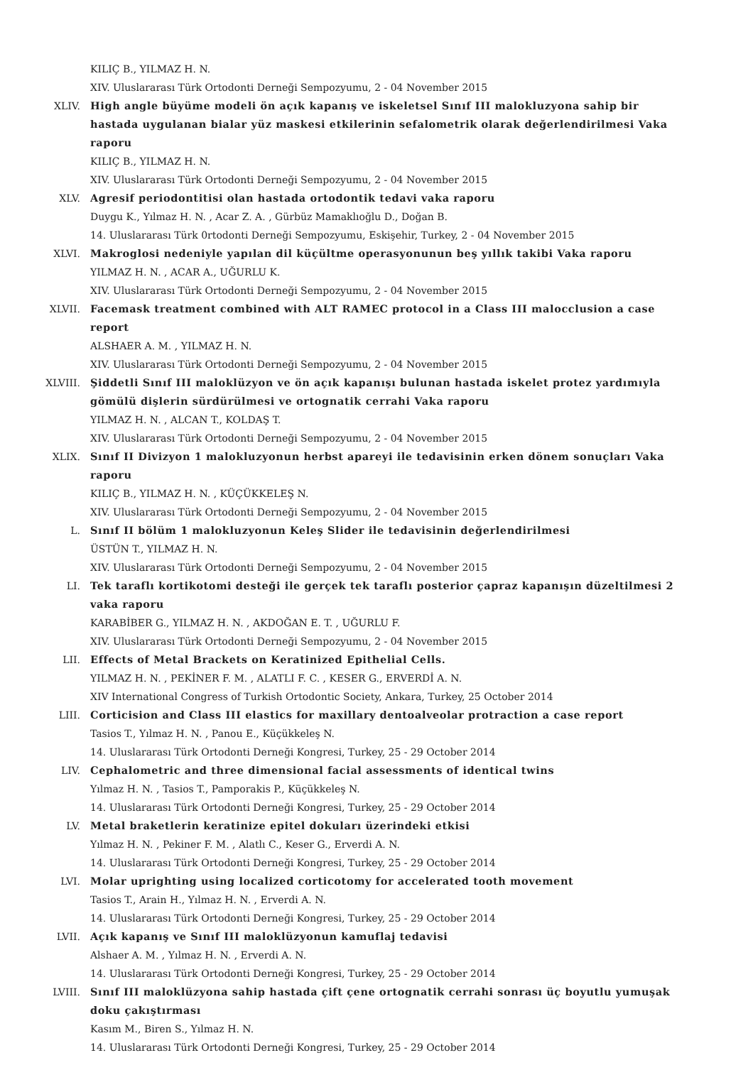KILIÇ B., YILMAZ H. N.
XIV. Uluslararası Türk Ortodonti Derneği Sempozyumu, 2 - 04 November 2015
XLIV. High angle büyüme modeli ön açık kapanış ve iskeletsel Sınıf III malokluzyona sahip bir hastada uygulanan bialar yüz maskesi etkilerinin sefalometrik olarak değerlendirilmesi Vaka raporu
KILIÇ B., YILMAZ H. N.
XIV. Uluslararası Türk Ortodonti Derneği Sempozyumu, 2 - 04 November 2015
XLV. Agresif periodontitisi olan hastada ortodontik tedavi vaka raporu
Duygu K., Yılmaz H. N. , Acar Z. A. , Gürbüz Mamaklıoğlu D., Doğan B.
14. Uluslararası Türk 0rtodonti Derneği Sempozyumu, Eskişehir, Turkey, 2 - 04 November 2015
XLVI. Makroglosi nedeniyle yapılan dil küçültme operasyonunun beş yıllık takibi Vaka raporu
YILMAZ H. N. , ACAR A., UĞURLU K.
XIV. Uluslararası Türk Ortodonti Derneği Sempozyumu, 2 - 04 November 2015
XLVII. Facemask treatment combined with ALT RAMEC protocol in a Class III malocclusion a case report
ALSHAER A. M. , YILMAZ H. N.
XIV. Uluslararası Türk Ortodonti Derneği Sempozyumu, 2 - 04 November 2015
XLVIII. Şiddetli Sınıf III maloklüzyon ve ön açık kapanışı bulunan hastada iskelet protez yardımıyla gömülü dişlerin sürdürülmesi ve ortognatik cerrahi Vaka raporu
YILMAZ H. N. , ALCAN T., KOLDAŞ T.
XIV. Uluslararası Türk Ortodonti Derneği Sempozyumu, 2 - 04 November 2015
XLIX. Sınıf II Divizyon 1 malokluzyonun herbst apareyi ile tedavisinin erken dönem sonuçları Vaka raporu
KILIÇ B., YILMAZ H. N. , KÜÇÜKKELEŞ N.
XIV. Uluslararası Türk Ortodonti Derneği Sempozyumu, 2 - 04 November 2015
L. Sınıf II bölüm 1 malokluzyonun Keleş Slider ile tedavisinin değerlendirilmesi
ÜSTÜN T., YILMAZ H. N.
XIV. Uluslararası Türk Ortodonti Derneği Sempozyumu, 2 - 04 November 2015
LI. Tek taraflı kortikotomi desteği ile gerçek tek taraflı posterior çapraz kapanışın düzeltilmesi 2 vaka raporu
KARABİBER G., YILMAZ H. N. , AKDOĞAN E. T. , UĞURLU F.
XIV. Uluslararası Türk Ortodonti Derneği Sempozyumu, 2 - 04 November 2015
LII. Effects of Metal Brackets on Keratinized Epithelial Cells.
YILMAZ H. N. , PEKİNER F. M. , ALATLI F. C. , KESER G., ERVERDİ A. N.
XIV International Congress of Turkish Ortodontic Society, Ankara, Turkey, 25 October 2014
LIII. Corticision and Class III elastics for maxillary dentoalveolar protraction a case report
Tasios T., Yılmaz H. N. , Panou E., Küçükkeleş N.
14. Uluslararası Türk Ortodonti Derneği Kongresi, Turkey, 25 - 29 October 2014
LIV. Cephalometric and three dimensional facial assessments of identical twins
Yılmaz H. N. , Tasios T., Pamporakis P., Küçükkeleş N.
14. Uluslararası Türk Ortodonti Derneği Kongresi, Turkey, 25 - 29 October 2014
LV. Metal braketlerin keratinize epitel dokuları üzerindeki etkisi
Yılmaz H. N. , Pekiner F. M. , Alatlı C., Keser G., Erverdi A. N.
14. Uluslararası Türk Ortodonti Derneği Kongresi, Turkey, 25 - 29 October 2014
LVI. Molar uprighting using localized corticotomy for accelerated tooth movement
Tasios T., Arain H., Yılmaz H. N. , Erverdi A. N.
14. Uluslararası Türk Ortodonti Derneği Kongresi, Turkey, 25 - 29 October 2014
LVII. Açık kapanış ve Sınıf III maloklüzyonun kamuflaj tedavisi
Alshaer A. M. , Yılmaz H. N. , Erverdi A. N.
14. Uluslararası Türk Ortodonti Derneği Kongresi, Turkey, 25 - 29 October 2014
LVIII. Sınıf III maloklüzyona sahip hastada çift çene ortognatik cerrahi sonrası üç boyutlu yumuşak doku çakıştırması
Kasım M., Biren S., Yılmaz H. N.
14. Uluslararası Türk Ortodonti Derneği Kongresi, Turkey, 25 - 29 October 2014